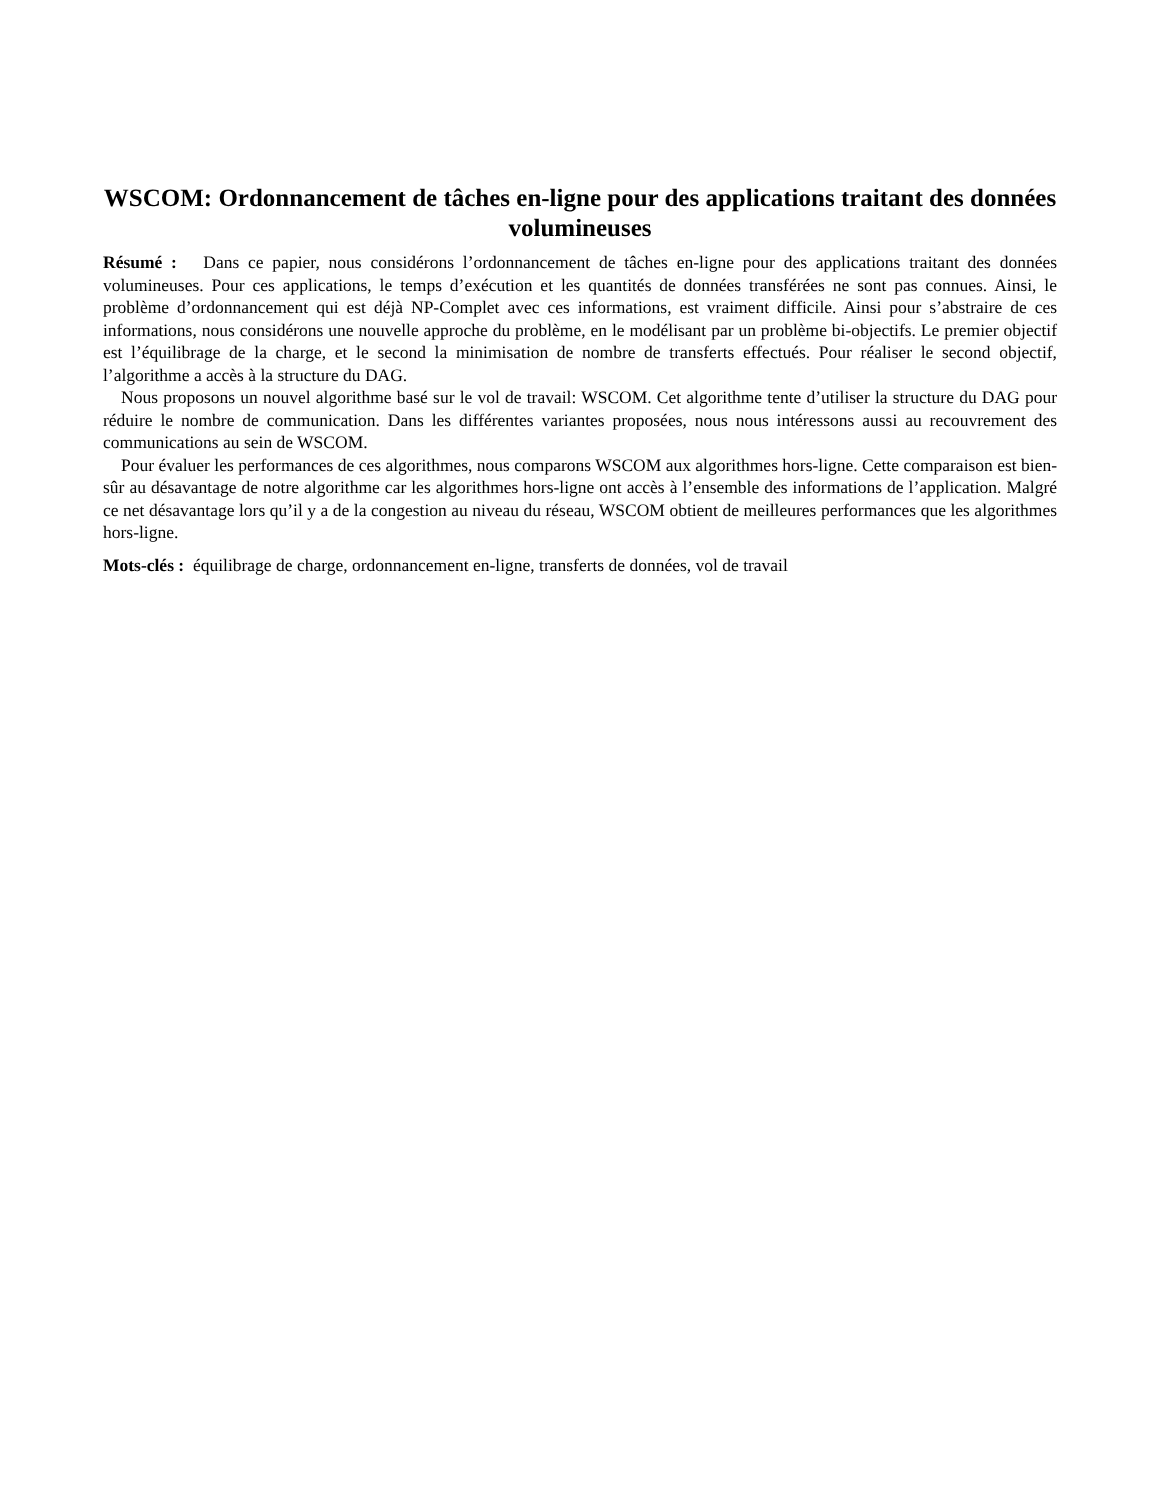WSCOM: Ordonnancement de tâches en-ligne pour des applications traitant des données volumineuses
Résumé : Dans ce papier, nous considérons l’ordonnancement de tâches en-ligne pour des applications traitant des données volumineuses. Pour ces applications, le temps d’exécution et les quantités de données transférées ne sont pas connues. Ainsi, le problème d’ordonnancement qui est déjà NP-Complet avec ces informations, est vraiment difficile. Ainsi pour s’abstraire de ces informations, nous considérons une nouvelle approche du problème, en le modélisant par un problème bi-objectifs. Le premier objectif est l’équilibrage de la charge, et le second la minimisation de nombre de transferts effectués. Pour réaliser le second objectif, l’algorithme a accès à la structure du DAG.
Nous proposons un nouvel algorithme basé sur le vol de travail: WSCOM. Cet algorithme tente d’utiliser la structure du DAG pour réduire le nombre de communication. Dans les différentes variantes proposées, nous nous intéressons aussi au recouvrement des communications au sein de WSCOM.
Pour évaluer les performances de ces algorithmes, nous comparons WSCOM aux algorithmes hors-ligne. Cette comparaison est bien-sûr au désavantage de notre algorithme car les algorithmes hors-ligne ont accès à l’ensemble des informations de l’application. Malgré ce net désavantage lors qu’il y a de la congestion au niveau du réseau, WSCOM obtient de meilleures performances que les algorithmes hors-ligne.
Mots-clés : équilibrage de charge, ordonnancement en-ligne, transferts de données, vol de travail